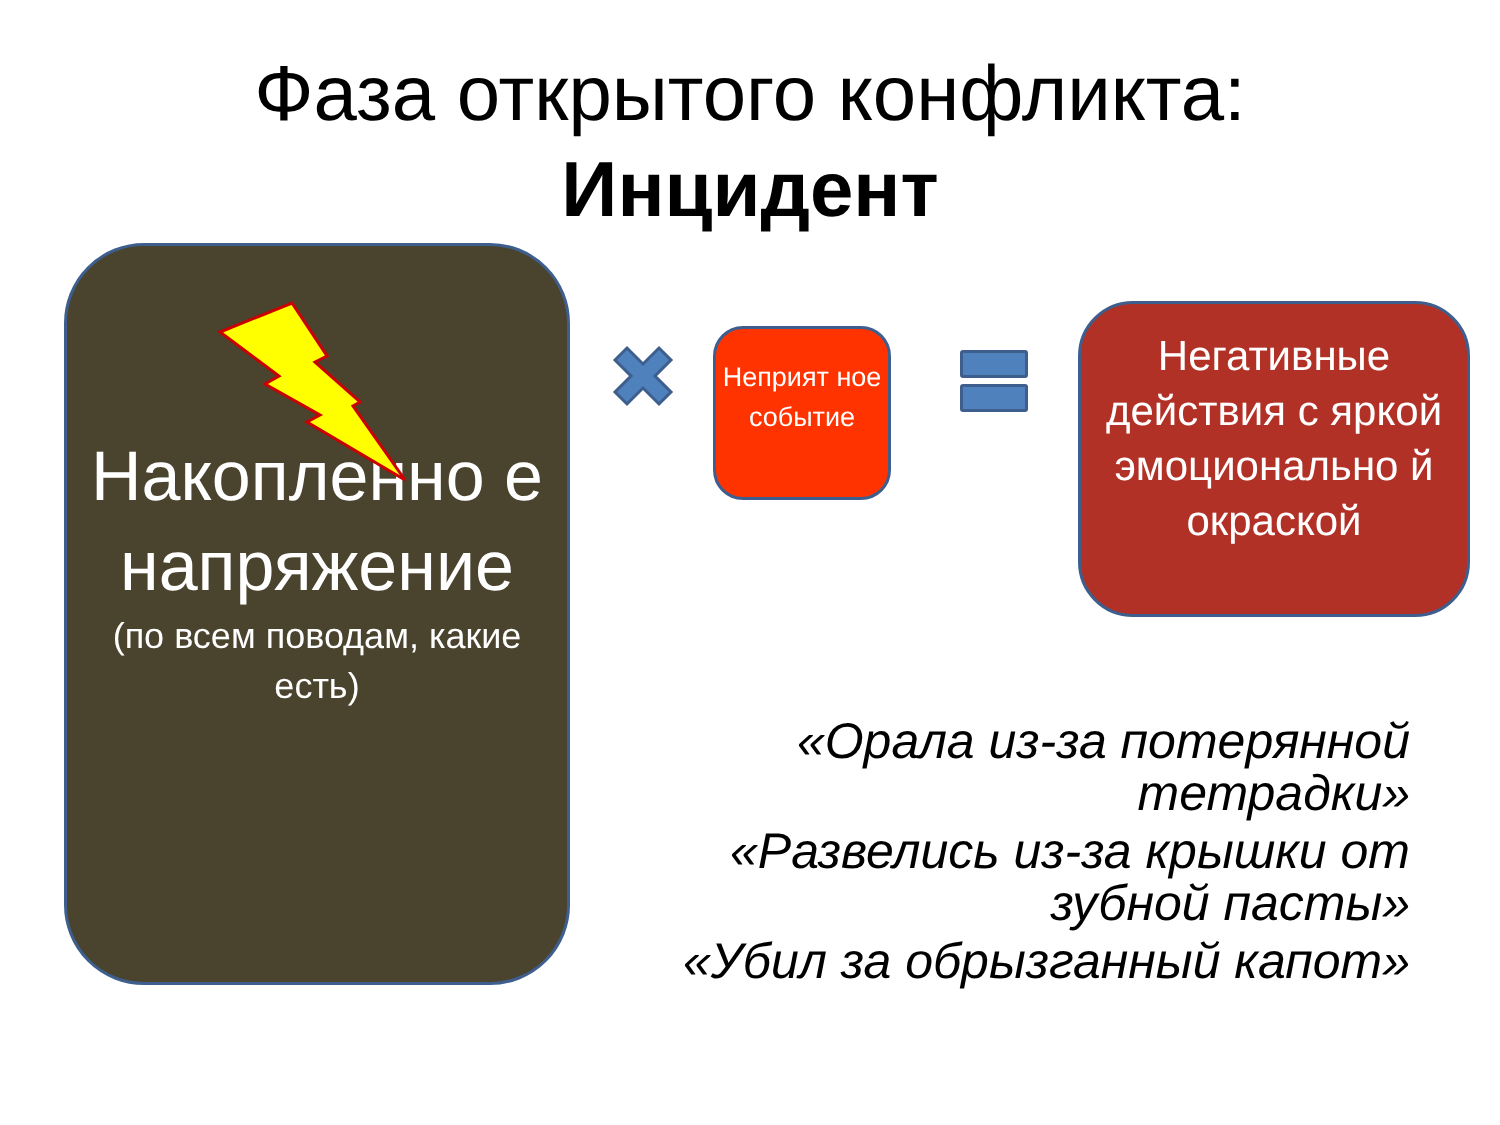Фаза открытого конфликта:
Инцидент
Накопленно е напряжение
(по всем поводам, какие есть)
Неприят ное событие
Негативные действия с яркой эмоционально й окраской
«Орала из-за потерянной тетрадки»
«Развелись из-за крышки от зубной пасты»
«Убил за обрызганный капот»